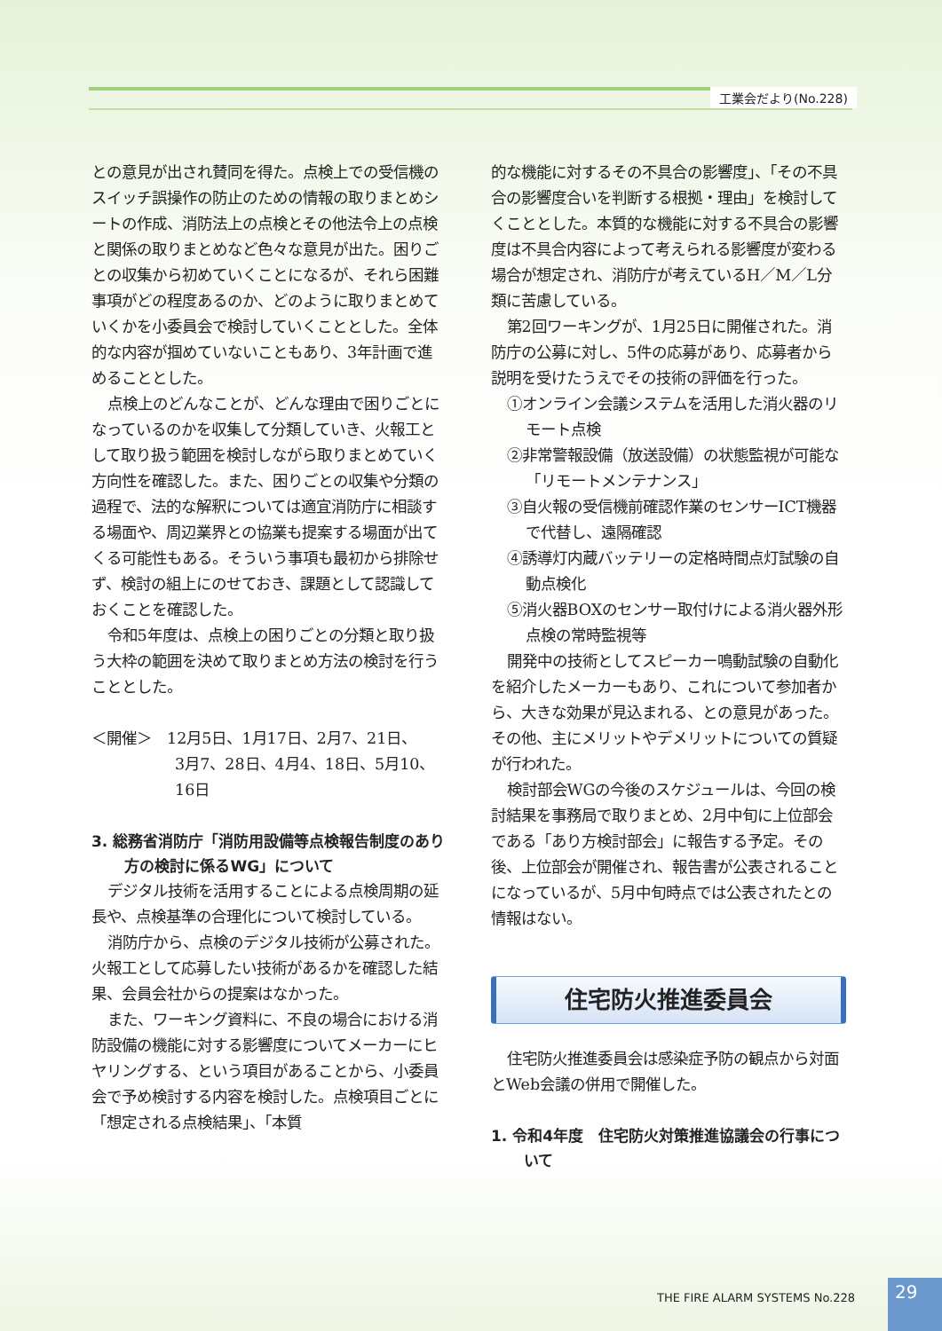工業会だより(No.228)
との意見が出され賛同を得た。点検上での受信機のスイッチ誤操作の防止のための情報の取りまとめシートの作成、消防法上の点検とその他法令上の点検と関係の取りまとめなど色々な意見が出た。困りごとの収集から初めていくことになるが、それら困難事項がどの程度あるのか、どのように取りまとめていくかを小委員会で検討していくこととした。全体的な内容が掴めていないこともあり、3年計画で進めることとした。
点検上のどんなことが、どんな理由で困りごとになっているのかを収集して分類していき、火報工として取り扱う範囲を検討しながら取りまとめていく方向性を確認した。また、困りごとの収集や分類の過程で、法的な解釈については適宜消防庁に相談する場面や、周辺業界との協業も提案する場面が出てくる可能性もある。そういう事項も最初から排除せず、検討の組上にのせておき、課題として認識しておくことを確認した。
令和5年度は、点検上の困りごとの分類と取り扱う大枠の範囲を決めて取りまとめ方法の検討を行うこととした。
＜開催＞　12月5日、1月17日、2月7、21日、
3月7、28日、4月4、18日、5月10、16日
3. 総務省消防庁「消防用設備等点検報告制度のあり方の検討に係るWG」について
デジタル技術を活用することによる点検周期の延長や、点検基準の合理化について検討している。
消防庁から、点検のデジタル技術が公募された。火報工として応募したい技術があるかを確認した結果、会員会社からの提案はなかった。
また、ワーキング資料に、不良の場合における消防設備の機能に対する影響度についてメーカーにヒヤリングする、という項目があることから、小委員会で予め検討する内容を検討した。点検項目ごとに「想定される点検結果」、「本質
的な機能に対するその不具合の影響度」、「その不具合の影響度合いを判断する根拠・理由」を検討してくこととした。本質的な機能に対する不具合の影響度は不具合内容によって考えられる影響度が変わる場合が想定され、消防庁が考えているH／M／L分類に苦慮している。
第2回ワーキングが、1月25日に開催された。消防庁の公募に対し、5件の応募があり、応募者から説明を受けたうえでその技術の評価を行った。
①オンライン会議システムを活用した消火器のリモート点検
②非常警報設備（放送設備）の状態監視が可能な「リモートメンテナンス」
③自火報の受信機前確認作業のセンサーICT機器で代替し、遠隔確認
④誘導灯内蔵バッテリーの定格時間点灯試験の自動点検化
⑤消火器BOXのセンサー取付けによる消火器外形点検の常時監視等
開発中の技術としてスピーカー鳴動試験の自動化を紹介したメーカーもあり、これについて参加者から、大きな効果が見込まれる、との意見があった。その他、主にメリットやデメリットについての質疑が行われた。
検討部会WGの今後のスケジュールは、今回の検討結果を事務局で取りまとめ、2月中旬に上位部会である「あり方検討部会」に報告する予定。その後、上位部会が開催され、報告書が公表されることになっているが、5月中旬時点では公表されたとの情報はない。
住宅防火推進委員会
住宅防火推進委員会は感染症予防の観点から対面とWeb会議の併用で開催した。
1. 令和4年度　住宅防火対策推進協議会の行事について
THE FIRE ALARM SYSTEMS No.228 29